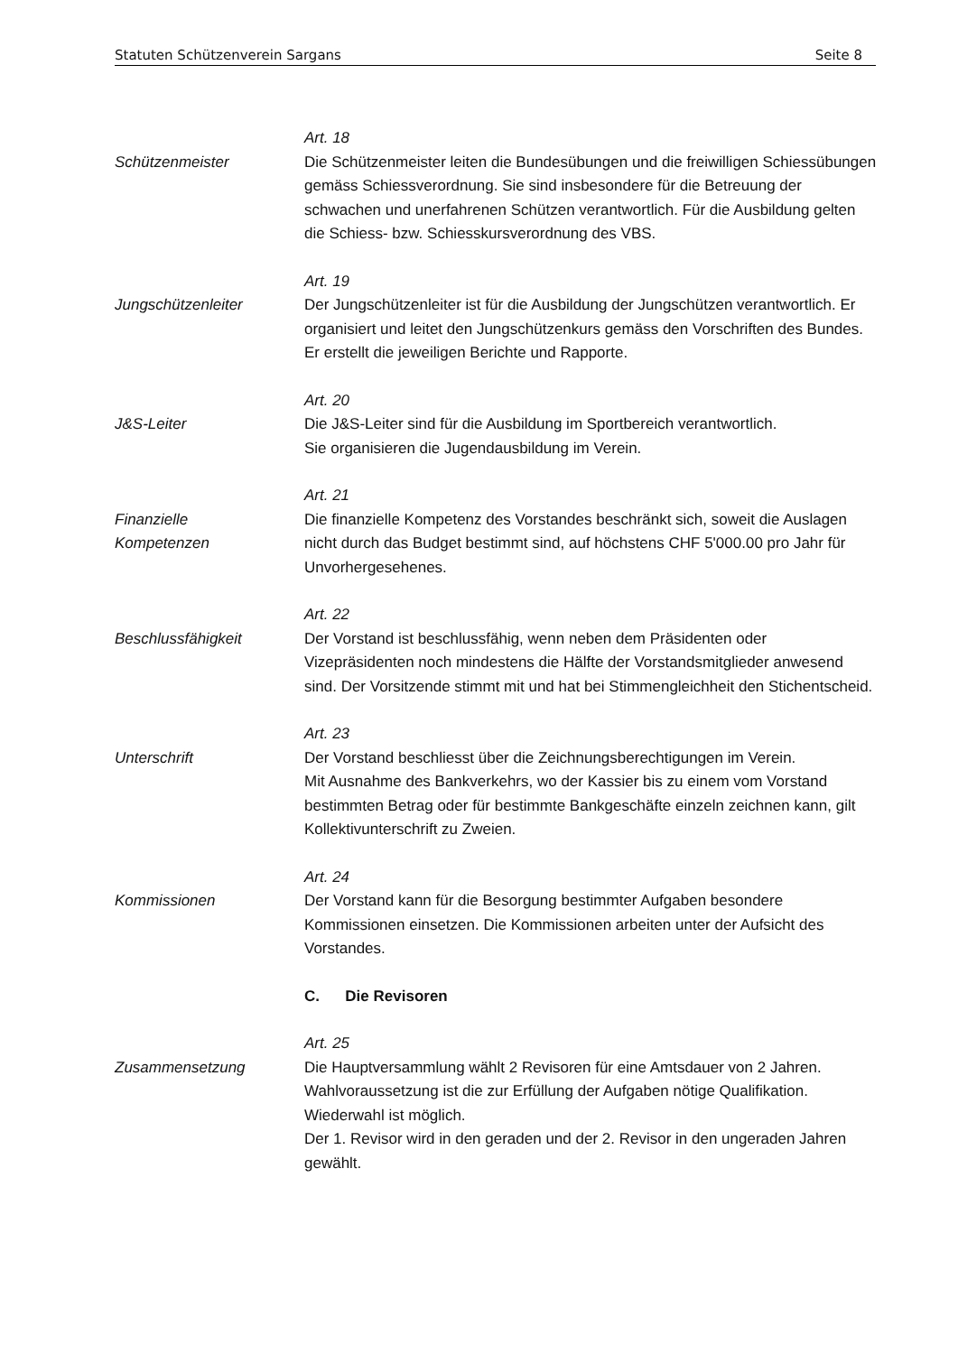Statuten Schützenverein Sargans Seite 8
Schützenmeister
Art. 18
Die Schützenmeister leiten die Bundesübungen und die freiwilligen Schiessübungen gemäss Schiessverordnung. Sie sind insbesondere für die Betreuung der schwachen und unerfahrenen Schützen verantwortlich. Für die Ausbildung gelten die Schiess- bzw. Schiesskursverordnung des VBS.
Jungschützenleiter
Art. 19
Der Jungschützenleiter ist für die Ausbildung der Jungschützen verantwortlich. Er organisiert und leitet den Jungschützenkurs gemäss den Vorschriften des Bundes. Er erstellt die jeweiligen Berichte und Rapporte.
J&S-Leiter
Art. 20
Die J&S-Leiter sind für die Ausbildung im Sportbereich verantwortlich.
Sie organisieren die Jugendausbildung im Verein.
Finanzielle
Kompetenzen
Art. 21
Die finanzielle Kompetenz des Vorstandes beschränkt sich, soweit die Auslagen nicht durch das Budget bestimmt sind, auf höchstens CHF 5'000.00 pro Jahr für Unvorhergesehenes.
Beschlussfähigkeit
Art. 22
Der Vorstand ist beschlussfähig, wenn neben dem Präsidenten oder Vizepräsidenten noch mindestens die Hälfte der Vorstandsmitglieder anwesend sind. Der Vorsitzende stimmt mit und hat bei Stimmengleichheit den Stichentscheid.
Unterschrift
Art. 23
Der Vorstand beschliesst über die Zeichnungsberechtigungen im Verein.
Mit Ausnahme des Bankverkehrs, wo der Kassier bis zu einem vom Vorstand bestimmten Betrag oder für bestimmte Bankgeschäfte einzeln zeichnen kann, gilt Kollektivunterschrift zu Zweien.
Kommissionen
Art. 24
Der Vorstand kann für die Besorgung bestimmter Aufgaben besondere Kommissionen einsetzen. Die Kommissionen arbeiten unter der Aufsicht des Vorstandes.
C. Die Revisoren
Zusammensetzung
Art. 25
Die Hauptversammlung wählt 2 Revisoren für eine Amtsdauer von 2 Jahren. Wahlvoraussetzung ist die zur Erfüllung der Aufgaben nötige Qualifikation. Wiederwahl ist möglich.
Der 1. Revisor wird in den geraden und der 2. Revisor in den ungeraden Jahren gewählt.